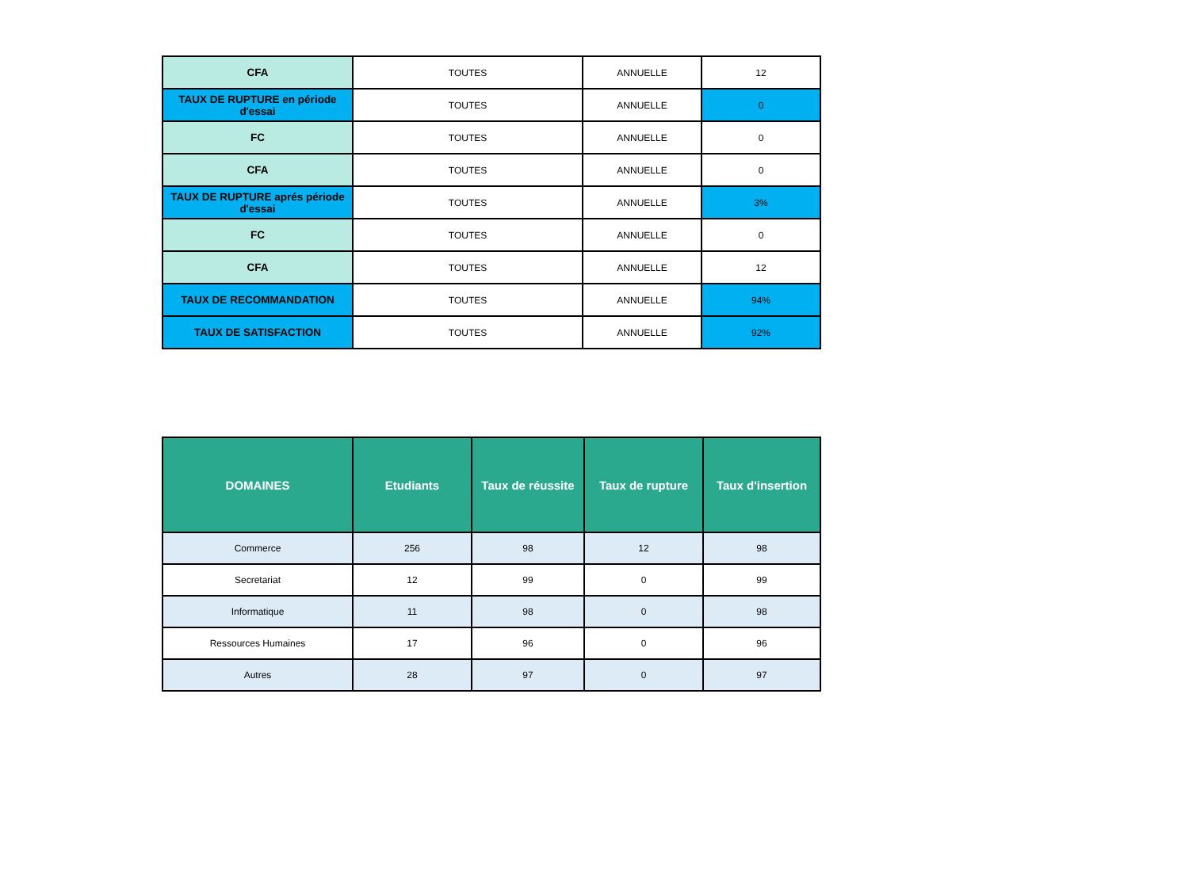| CFA | TOUTES | ANNUELLE | 12 |
| TAUX DE RUPTURE en période d'essai | TOUTES | ANNUELLE | 0 |
| FC | TOUTES | ANNUELLE | 0 |
| CFA | TOUTES | ANNUELLE | 0 |
| TAUX DE RUPTURE aprés période d'essai | TOUTES | ANNUELLE | 3% |
| FC | TOUTES | ANNUELLE | 0 |
| CFA | TOUTES | ANNUELLE | 12 |
| TAUX DE RECOMMANDATION | TOUTES | ANNUELLE | 94% |
| TAUX DE SATISFACTION | TOUTES | ANNUELLE | 92% |
| DOMAINES | Etudiants | Taux de réussite | Taux de rupture | Taux d'insertion |
| --- | --- | --- | --- | --- |
| Commerce | 256 | 98 | 12 | 98 |
| Secretariat | 12 | 99 | 0 | 99 |
| Informatique | 11 | 98 | 0 | 98 |
| Ressources Humaines | 17 | 96 | 0 | 96 |
| Autres | 28 | 97 | 0 | 97 |